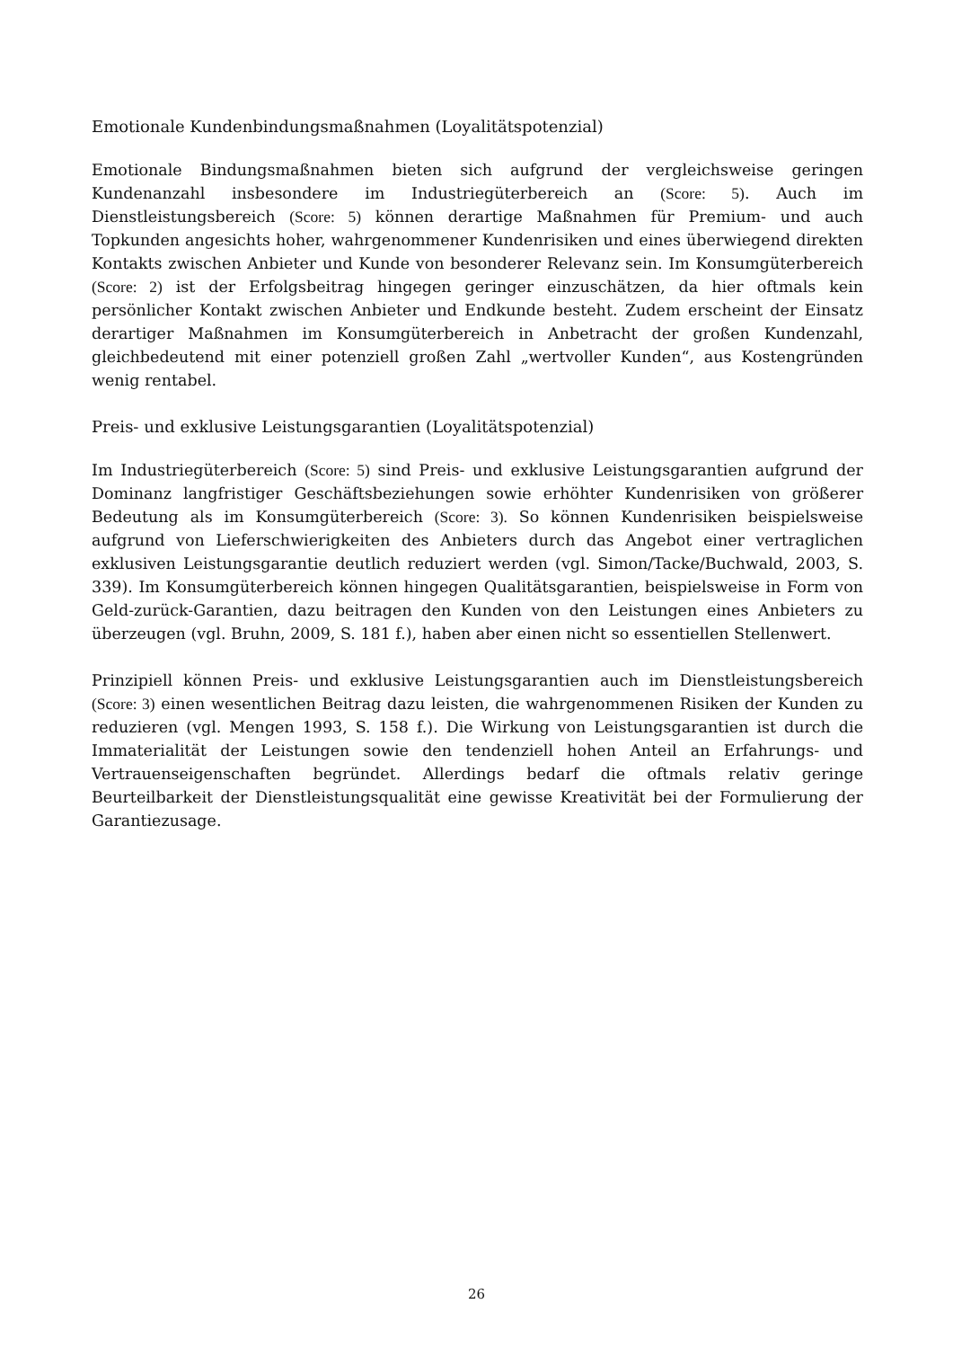Emotionale Kundenbindungsmaßnahmen (Loyalitätspotenzial)
Emotionale Bindungsmaßnahmen bieten sich aufgrund der vergleichsweise geringen Kundenanzahl insbesondere im Industriegüterbereich an (Score: 5). Auch im Dienstleistungsbereich (Score: 5) können derartige Maßnahmen für Premium- und auch Topkunden angesichts hoher, wahrgenommener Kundenrisiken und eines überwiegend direkten Kontakts zwischen Anbieter und Kunde von besonderer Relevanz sein. Im Konsumgüterbereich (Score: 2) ist der Erfolgsbeitrag hingegen geringer einzuschätzen, da hier oftmals kein persönlicher Kontakt zwischen Anbieter und Endkunde besteht. Zudem erscheint der Einsatz derartiger Maßnahmen im Konsumgüterbereich in Anbetracht der großen Kundenzahl, gleichbedeutend mit einer potenziell großen Zahl „wertvoller Kunden“, aus Kostengründen wenig rentabel.
Preis- und exklusive Leistungsgarantien (Loyalitätspotenzial)
Im Industriegüterbereich (Score: 5) sind Preis- und exklusive Leistungsgarantien aufgrund der Dominanz langfristiger Geschäftsbeziehungen sowie erhöhter Kundenrisiken von größerer Bedeutung als im Konsumgüterbereich (Score: 3). So können Kundenrisiken beispielsweise aufgrund von Lieferschwierigkeiten des Anbieters durch das Angebot einer vertraglichen exklusiven Leistungsgarantie deutlich reduziert werden (vgl. Simon/Tacke/Buchwald, 2003, S. 339). Im Konsumgüterbereich können hingegen Qualitätsgarantien, beispielsweise in Form von Geld-zurück-Garantien, dazu beitragen den Kunden von den Leistungen eines Anbieters zu überzeugen (vgl. Bruhn, 2009, S. 181 f.), haben aber einen nicht so essentiellen Stellenwert.
Prinzipiell können Preis- und exklusive Leistungsgarantien auch im Dienstleistungsbereich (Score: 3) einen wesentlichen Beitrag dazu leisten, die wahrgenommenen Risiken der Kunden zu reduzieren (vgl. Mengen 1993, S. 158 f.). Die Wirkung von Leistungsgarantien ist durch die Immaterialität der Leistungen sowie den tendenziell hohen Anteil an Erfahrungs- und Vertrauenseigenschaften begründet. Allerdings bedarf die oftmals relativ geringe Beurteilbarkeit der Dienstleistungsqualität eine gewisse Kreativität bei der Formulierung der Garantiezusage.
26